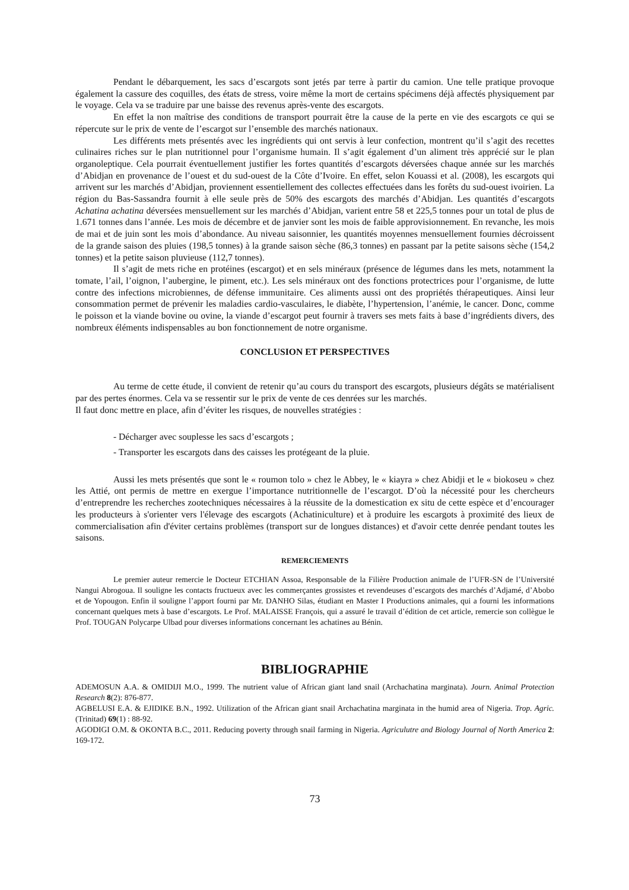Pendant le débarquement, les sacs d’escargots sont jetés par terre à partir du camion. Une telle pratique provoque également la cassure des coquilles, des états de stress, voire même la mort de certains spécimens déjà affectés physiquement par le voyage. Cela va se traduire par une baisse des revenus après-vente des escargots.
En effet la non maîtrise des conditions de transport pourrait être la cause de la perte en vie des escargots ce qui se répercute sur le prix de vente de l’escargot sur l’ensemble des marchés nationaux.
Les différents mets présentés avec les ingrédients qui ont servis à leur confection, montrent qu’il s’agit des recettes culinaires riches sur le plan nutritionnel pour l’organisme humain. Il s’agit également d’un aliment très apprécié sur le plan organoleptique. Cela pourrait éventuellement justifier les fortes quantités d’escargots déversées chaque année sur les marchés d’Abidjan en provenance de l’ouest et du sud-ouest de la Côte d’Ivoire. En effet, selon Kouassi et al. (2008), les escargots qui arrivent sur les marchés d’Abidjan, proviennent essentiellement des collectes effectuées dans les forêts du sud-ouest ivoirien. La région du Bas-Sassandra fournit à elle seule près de 50% des escargots des marchés d’Abidjan. Les quantités d’escargots Achatina achatina déversées mensuellement sur les marchés d’Abidjan, varient entre 58 et 225,5 tonnes pour un total de plus de 1.671 tonnes dans l’année. Les mois de décembre et de janvier sont les mois de faible approvisionnement. En revanche, les mois de mai et de juin sont les mois d’abondance. Au niveau saisonnier, les quantités moyennes mensuellement fournies décroissent de la grande saison des pluies (198,5 tonnes) à la grande saison sèche (86,3 tonnes) en passant par la petite saisons sèche (154,2 tonnes) et la petite saison pluvieuse (112,7 tonnes).
Il s’agit de mets riche en protéines (escargot) et en sels minéraux (présence de légumes dans les mets, notamment la tomate, l’ail, l’oignon, l’aubergine, le piment, etc.). Les sels minéraux ont des fonctions protectrices pour l’organisme, de lutte contre des infections microbiennes, de défense immunitaire. Ces aliments aussi ont des propriétés thérapeutiques. Ainsi leur consommation permet de prévenir les maladies cardio-vasculaires, le diabète, l’hypertension, l’anémie, le cancer. Donc, comme le poisson et la viande bovine ou ovine, la viande d’escargot peut fournir à travers ses mets faits à base d’ingrédients divers, des nombreux éléments indispensables au bon fonctionnement de notre organisme.
CONCLUSION ET PERSPECTIVES
Au terme de cette étude, il convient de retenir qu’au cours du transport des escargots, plusieurs dégâts se matérialisent par des pertes énormes. Cela va se ressentir sur le prix de vente de ces denrées sur les marchés.
Il faut donc mettre en place, afin d’éviter les risques, de nouvelles stratégies :
- Décharger avec souplesse les sacs d’escargots ;
- Transporter les escargots dans des caisses les protégeant de la pluie.
Aussi les mets présentés que sont le « roumon tolo » chez le Abbey, le « kiayra » chez Abidji et le « biokoseu » chez les Attié, ont permis de mettre en exergue l’importance nutritionnelle de l’escargot. D’où la nécessité pour les chercheurs d’entreprendre les recherches zootechniques nécessaires à la réussite de la domestication ex situ de cette espèce et d’encourager les producteurs à s'orienter vers l'élevage des escargots (Achatiniculture) et à produire les escargots à proximité des lieux de commercialisation afin d'éviter certains problèmes (transport sur de longues distances) et d'avoir cette denrée pendant toutes les saisons.
REMERCIEMENTS
Le premier auteur remercie le Docteur ETCHIAN Assoa, Responsable de la Filière Production animale de l’UFR-SN de l’Université Nangui Abrogoua. Il souligne les contacts fructueux avec les commerçantes grossistes et revendeuses d’escargots des marchés d’Adjamé, d’Abobo et de Yopougon. Enfin il souligne l’apport fourni par Mr. DANHO Silas, étudiant en Master I Productions animales, qui a fourni les informations concernant quelques mets à base d’escargots. Le Prof. MALAISSE François, qui a assuré le travail d’édition de cet article, remercie son collègue le Prof. TOUGAN Polycarpe Ulbad pour diverses informations concernant les achatines au Bénin.
BIBLIOGRAPHIE
ADEMOSUN A.A. & OMIDIJI M.O., 1999. The nutrient value of African giant land snail (Archachatina marginata). Journ. Animal Protection Research 8(2): 876-877.
AGBELUSI E.A. & EJIDIKE B.N., 1992. Utilization of the African giant snail Archachatina marginata in the humid area of Nigeria. Trop. Agric. (Trinitad) 69(1) : 88-92.
AGODIGI O.M. & OKONTA B.C., 2011. Reducing poverty through snail farming in Nigeria. Agriculutre and Biology Journal of North America 2: 169-172.
73